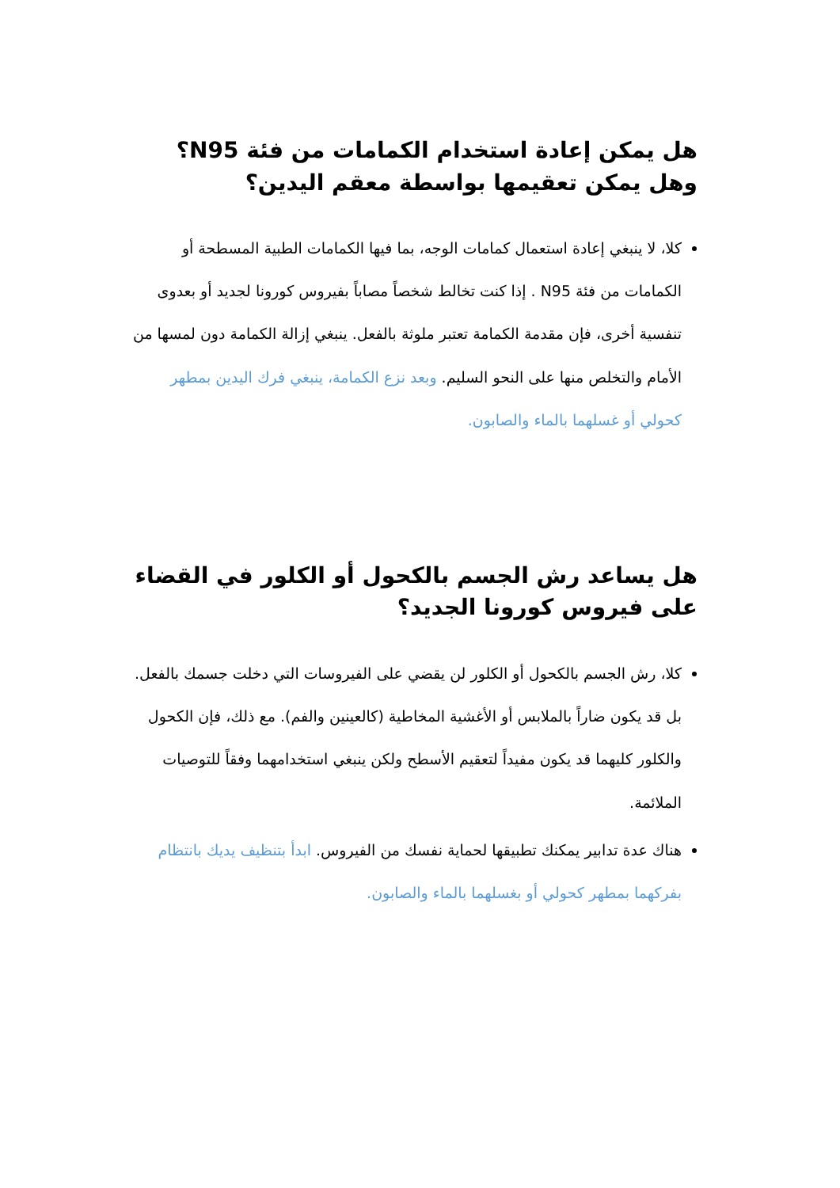هل يمكن إعادة استخدام الكمامات من فئة N95؟ وهل يمكن تعقيمها بواسطة معقم اليدين؟
كلا، لا ينبغي إعادة استعمال كمامات الوجه، بما فيها الكمامات الطبية المسطحة أو الكمامات من فئة N95 . إذا كنت تخالط شخصاً مصاباً بفيروس كورونا لجديد أو بعدوى تنفسية أخرى، فإن مقدمة الكمامة تعتبر ملوثة بالفعل. ينبغي إزالة الكمامة دون لمسها من الأمام والتخلص منها على النحو السليم. وبعد نزع الكمامة، ينبغي فرك اليدين بمطهر كحولي أو غسلهما بالماء والصابون.
هل يساعد رش الجسم بالكحول أو الكلور في القضاء على فيروس كورونا الجديد؟
كلا، رش الجسم بالكحول أو الكلور لن يقضي على الفيروسات التي دخلت جسمك بالفعل. بل قد يكون ضاراً بالملابس أو الأغشية المخاطية (كالعينين والفم). مع ذلك، فإن الكحول والكلور كليهما قد يكون مفيداً لتعقيم الأسطح ولكن ينبغي استخدامهما وفقاً للتوصيات الملائمة.
هناك عدة تدابير يمكنك تطبيقها لحماية نفسك من الفيروس. ابدأ بتنظيف يديك بانتظام بفركهما بمطهر كحولي أو بغسلهما بالماء والصابون.